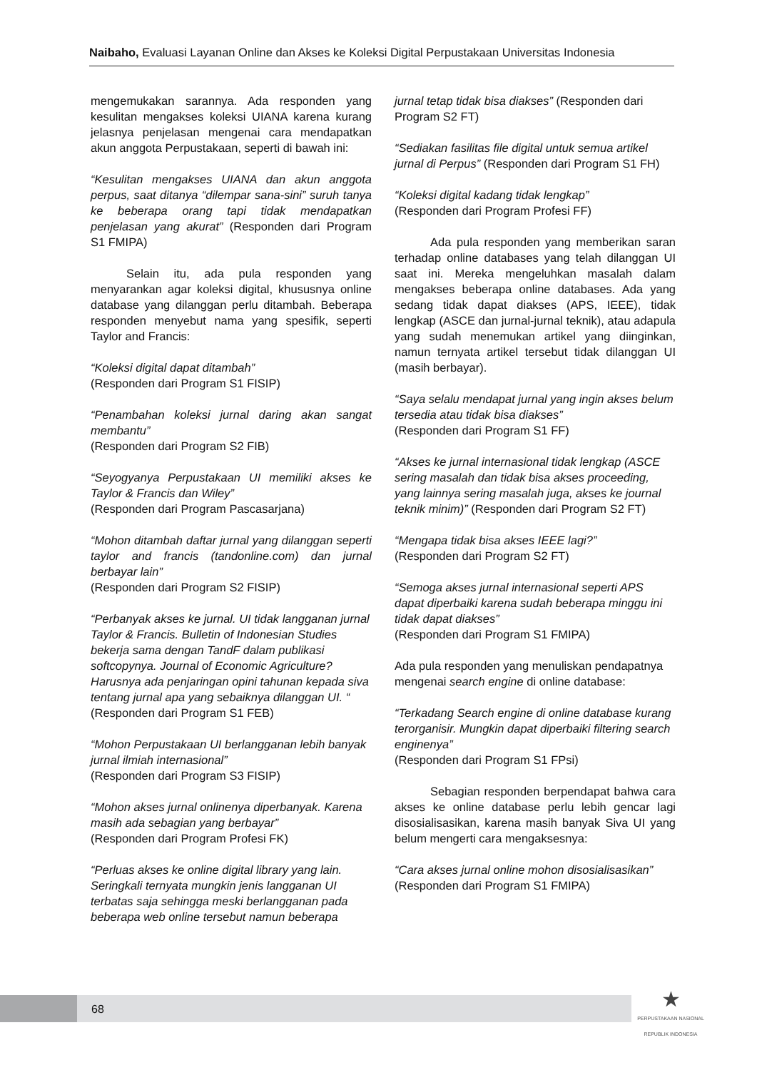Naibaho, Evaluasi Layanan Online dan Akses ke Koleksi Digital Perpustakaan Universitas Indonesia
mengemukakan sarannya. Ada responden yang kesulitan mengakses koleksi UIANA karena kurang jelasnya penjelasan mengenai cara mendapatkan akun anggota Perpustakaan, seperti di bawah ini:
“Kesulitan mengakses UIANA dan akun anggota perpus, saat ditanya “dilempar sana-sini” suruh tanya ke beberapa orang tapi tidak mendapatkan penjelasan yang akurat” (Responden dari Program S1 FMIPA)
Selain itu, ada pula responden yang menyarankan agar koleksi digital, khususnya online database yang dilanggan perlu ditambah. Beberapa responden menyebut nama yang spesifik, seperti Taylor and Francis:
“Koleksi digital dapat ditambah”
(Responden dari Program S1 FISIP)
“Penambahan koleksi jurnal daring akan sangat membantu”
(Responden dari Program S2 FIB)
“Seyogyanya Perpustakaan UI memiliki akses ke Taylor & Francis dan Wiley”
(Responden dari Program Pascasarjana)
“Mohon ditambah daftar jurnal yang dilanggan seperti taylor and francis (tandonline.com) dan jurnal berbayar lain”
(Responden dari Program S2 FISIP)
“Perbanyak akses ke jurnal. UI tidak langganan jurnal Taylor & Francis. Bulletin of Indonesian Studies bekerja sama dengan TandF dalam publikasi softcopynya. Journal of Economic Agriculture? Harusnya ada penjaringan opini tahunan kepada siva tentang jurnal apa yang sebaiknya dilanggan UI. “
(Responden dari Program S1 FEB)
“Mohon Perpustakaan UI berlangganan lebih banyak jurnal ilmiah internasional”
(Responden dari Program S3 FISIP)
“Mohon akses jurnal onlinenya diperbanyak. Karena masih ada sebagian yang berbayar”
(Responden dari Program Profesi FK)
“Perluas akses ke online digital library yang lain. Seringkali ternyata mungkin jenis langganan UI terbatas saja sehingga meski berlangganan pada beberapa web online tersebut namun beberapa
jurnal tetap tidak bisa diakses” (Responden dari Program S2 FT)
“Sediakan fasilitas file digital untuk semua artikel jurnal di Perpus” (Responden dari Program S1 FH)
“Koleksi digital kadang tidak lengkap”
(Responden dari Program Profesi FF)
Ada pula responden yang memberikan saran terhadap online databases yang telah dilanggan UI saat ini. Mereka mengeluhkan masalah dalam mengakses beberapa online databases. Ada yang sedang tidak dapat diakses (APS, IEEE), tidak lengkap (ASCE dan jurnal-jurnal teknik), atau adapula yang sudah menemukan artikel yang diinginkan, namun ternyata artikel tersebut tidak dilanggan UI (masih berbayar).
“Saya selalu mendapat jurnal yang ingin akses belum tersedia atau tidak bisa diakses”
(Responden dari Program S1 FF)
“Akses ke jurnal internasional tidak lengkap (ASCE sering masalah dan tidak bisa akses proceeding, yang lainnya sering masalah juga, akses ke journal teknik minim)” (Responden dari Program S2 FT)
“Mengapa tidak bisa akses IEEE lagi?”
(Responden dari Program S2 FT)
“Semoga akses jurnal internasional seperti APS dapat diperbaiki karena sudah beberapa minggu ini tidak dapat diakses”
(Responden dari Program S1 FMIPA)
Ada pula responden yang menuliskan pendapatnya mengenai search engine di online database:
“Terkadang Search engine di online database kurang terorganisir. Mungkin dapat diperbaiki filtering search enginenya”
(Responden dari Program S1 FPsi)
Sebagian responden berpendapat bahwa cara akses ke online database perlu lebih gencar lagi disosialisasikan, karena masih banyak Siva UI yang belum mengerti cara mengaksesnya:
“Cara akses jurnal online mohon disosialisasikan”
(Responden dari Program S1 FMIPA)
68
★
PERPUSTAKAAN NASIONAL
REPUBLIK INDONESIA